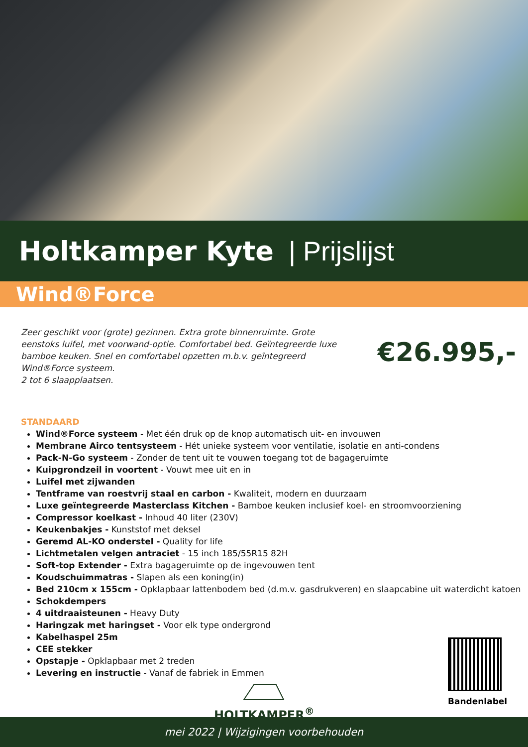Holtkamper Kyte | Prijslijst
Wind®Force
Zeer geschikt voor (grote) gezinnen. Extra grote binnenruimte. Grote eenstoks luifel, met voorwand-optie. Comfortabel bed. Geïntegreerde luxe bamboe keuken. Snel en comfortabel opzetten m.b.v. geïntegreerd Wind®Force systeem.
2 tot 6 slaapplaatsen.
€26.995,-
STANDAARD
Wind®Force systeem - Met één druk op de knop automatisch uit- en invouwen
Membrane Airco tentsysteem - Hét unieke systeem voor ventilatie, isolatie en anti-condens
Pack-N-Go systeem - Zonder de tent uit te vouwen toegang tot de bagageruimte
Kuipgrondzeil in voortent - Vouwt mee uit en in
Luifel met zijwanden
Tentframe van roestvrij staal en carbon - Kwaliteit, modern en duurzaam
Luxe geïntegreerde Masterclass Kitchen - Bamboe keuken inclusief koel- en stroomvoorziening
Compressor koelkast - Inhoud 40 liter (230V)
Keukenbakjes - Kunststof met deksel
Geremd AL-KO onderstel - Quality for life
Lichtmetalen velgen antraciet - 15 inch 185/55R15 82H
Soft-top Extender - Extra bagageruimte op de ingevouwen tent
Koudschuimmatras - Slapen als een koning(in)
Bed 210cm x 155cm - Opklapbaar lattenbodem bed (d.m.v. gasdrukveren) en slaapcabine uit waterdicht katoen
Schokdempers
4 uitdraaisteunen - Heavy Duty
Haringzak met haringset - Voor elk type ondergrond
Kabelhaspel 25m
CEE stekker
Opstapje - Opklapbaar met 2 treden
Levering en instructie - Vanaf de fabriek in Emmen
Bandenlabel
HOLTKAMPER<sup>®</sup>
mei 2022 | Wijzigingen voorbehouden